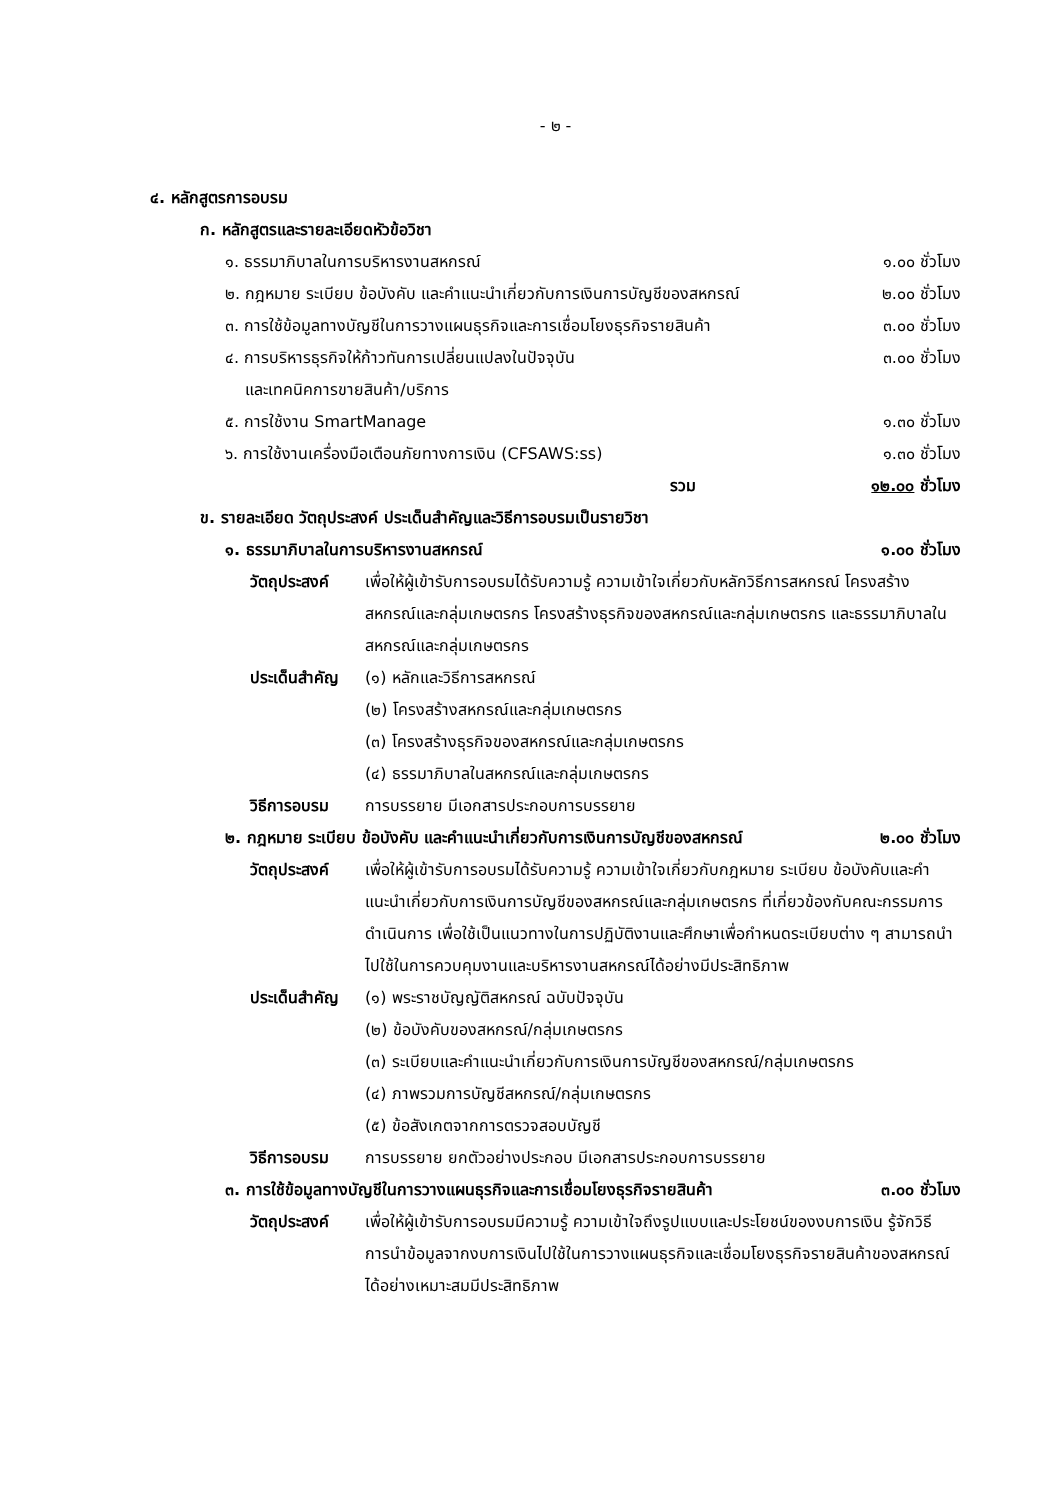- ๒ -
๔. หลักสูตรการอบรม
ก. หลักสูตรและรายละเอียดหัวข้อวิชา
๑. ธรรมาภิบาลในการบริหารงานสหกรณ์ ๑.๐๐ ชั่วโมง
๒. กฎหมาย ระเบียบ ข้อบังคับ และคำแนะนำเกี่ยวกับการเงินการบัญชีของสหกรณ์ ๒.๐๐ ชั่วโมง
๓. การใช้ข้อมูลทางบัญชีในการวางแผนธุรกิจและการเชื่อมโยงธุรกิจรายสินค้า ๓.๐๐ ชั่วโมง
๔. การบริหารธุรกิจให้ก้าวทันการเปลี่ยนแปลงในปัจจุบัน
และเทคนิคการขายสินค้า/บริการ ๓.๐๐ ชั่วโมง
๕. การใช้งาน SmartManage ๑.๓๐ ชั่วโมง
๖. การใช้งานเครื่องมือเตือนภัยทางการเงิน (CFSAWS:ss) ๑.๓๐ ชั่วโมง
รวม ๑๒.๐๐ ชั่วโมง
ข. รายละเอียด วัตถุประสงค์ ประเด็นสำคัญและวิธีการอบรมเป็นรายวิชา
๑. ธรรมาภิบาลในการบริหารงานสหกรณ์ ๑.๐๐ ชั่วโมง
วัตถุประสงค์ เพื่อให้ผู้เข้ารับการอบรมได้รับความรู้ ความเข้าใจเกี่ยวกับหลักวิธีการสหกรณ์ โครงสร้างสหกรณ์และกลุ่มเกษตรกร โครงสร้างธุรกิจของสหกรณ์และกลุ่มเกษตรกร และธรรมาภิบาลในสหกรณ์และกลุ่มเกษตรกร
ประเด็นสำคัญ (๑) หลักและวิธีการสหกรณ์
(๒) โครงสร้างสหกรณ์และกลุ่มเกษตรกร
(๓) โครงสร้างธุรกิจของสหกรณ์และกลุ่มเกษตรกร
(๔) ธรรมาภิบาลในสหกรณ์และกลุ่มเกษตรกร
วิธีการอบรม การบรรยาย มีเอกสารประกอบการบรรยาย
๒. กฎหมาย ระเบียบ ข้อบังคับ และคำแนะนำเกี่ยวกับการเงินการบัญชีของสหกรณ์ ๒.๐๐ ชั่วโมง
วัตถุประสงค์ เพื่อให้ผู้เข้ารับการอบรมได้รับความรู้ ความเข้าใจเกี่ยวกับกฎหมาย ระเบียบ ข้อบังคับและคำแนะนำเกี่ยวกับการเงินการบัญชีของสหกรณ์และกลุ่มเกษตรกร ที่เกี่ยวข้องกับคณะกรรมการดำเนินการ เพื่อใช้เป็นแนวทางในการปฏิบัติงานและศึกษาเพื่อกำหนดระเบียบต่าง ๆ สามารถนำไปใช้ในการควบคุมงานและบริหารงานสหกรณ์ได้อย่างมีประสิทธิภาพ
ประเด็นสำคัญ (๑) พระราชบัญญัติสหกรณ์ ฉบับปัจจุบัน
(๒) ข้อบังคับของสหกรณ์/กลุ่มเกษตรกร
(๓) ระเบียบและคำแนะนำเกี่ยวกับการเงินการบัญชีของสหกรณ์/กลุ่มเกษตรกร
(๔) ภาพรวมการบัญชีสหกรณ์/กลุ่มเกษตรกร
(๕) ข้อสังเกตจากการตรวจสอบบัญชี
วิธีการอบรม การบรรยาย ยกตัวอย่างประกอบ มีเอกสารประกอบการบรรยาย
๓. การใช้ข้อมูลทางบัญชีในการวางแผนธุรกิจและการเชื่อมโยงธุรกิจรายสินค้า ๓.๐๐ ชั่วโมง
วัตถุประสงค์ เพื่อให้ผู้เข้ารับการอบรมมีความรู้ ความเข้าใจถึงรูปแบบและประโยชน์ของงบการเงิน รู้จักวิธีการนำข้อมูลจากงบการเงินไปใช้ในการวางแผนธุรกิจและเชื่อมโยงธุรกิจรายสินค้าของสหกรณ์ได้อย่างเหมาะสมมีประสิทธิภาพ